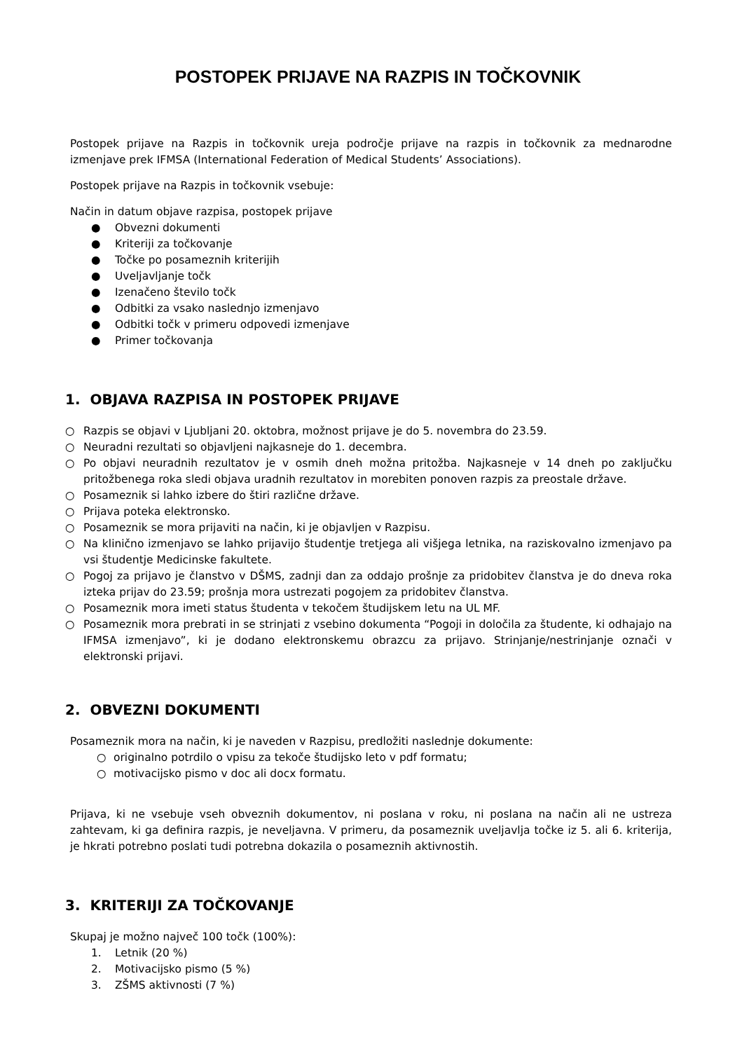POSTOPEK PRIJAVE NA RAZPIS IN TOČKOVNIK
Postopek prijave na Razpis in točkovnik ureja področje prijave na razpis in točkovnik za mednarodne izmenjave prek IFMSA (International Federation of Medical Students’ Associations).
Postopek prijave na Razpis in točkovnik vsebuje:
Način in datum objave razpisa, postopek prijave
● Obvezni dokumenti
● Kriteriji za točkovanje
● Točke po posameznih kriterijih
● Uveljavljanje točk
● Izenačeno število točk
● Odbitki za vsako naslednjo izmenjavo
● Odbitki točk v primeru odpovedi izmenjave
● Primer točkovanja
1. OBJAVA RAZPISA IN POSTOPEK PRIJAVE
○ Razpis se objavi v Ljubljani 20. oktobra, možnost prijave je do 5. novembra do 23.59.
○ Neuradni rezultati so objavljeni najkasneje do 1. decembra.
○ Po objavi neuradnih rezultatov je v osmih dneh možna pritožba. Najkasneje v 14 dneh po zaključku pritožbenega roka sledi objava uradnih rezultatov in morebiten ponoven razpis za preostale države.
○ Posameznik si lahko izbere do štiri različne države.
○ Prijava poteka elektronsko.
○ Posameznik se mora prijaviti na način, ki je objavljen v Razpisu.
○ Na klinično izmenjavo se lahko prijavijo študentje tretjega ali višjega letnika, na raziskovalno izmenjavo pa vsi študentje Medicinske fakultete.
○ Pogoj za prijavo je članstvo v DŠMS, zadnji dan za oddajo prošnje za pridobitev članstva je do dneva roka izteka prijav do 23.59; prošnja mora ustrezati pogojem za pridobitev članstva.
○ Posameznik mora imeti status študenta v tekočem študijskem letu na UL MF.
○ Posameznik mora prebrati in se strinjati z vsebino dokumenta “Pogoji in določila za študente, ki odhajajo na IFMSA izmenjavo”, ki je dodano elektronskemu obrazcu za prijavo. Strinjanje/nestrinjanje označi v elektronski prijavi.
2. OBVEZNI DOKUMENTI
Posameznik mora na način, ki je naveden v Razpisu, predložiti naslednje dokumente:
○ originalno potrdilo o vpisu za tekoče študijsko leto v pdf formatu;
○ motivacijsko pismo v doc ali docx formatu.
Prijava, ki ne vsebuje vseh obveznih dokumentov, ni poslana v roku, ni poslana na način ali ne ustreza zahtevam, ki ga definira razpis, je neveljavna. V primeru, da posameznik uveljavlja točke iz 5. ali 6. kriterija, je hkrati potrebno poslati tudi potrebna dokazila o posameznih aktivnostih.
3. KRITERIJI ZA TOČKOVANJE
Skupaj je možno največ 100 točk (100%):
1. Letnik (20 %)
2. Motivacijsko pismo (5 %)
3. ZŠMS aktivnosti (7 %)